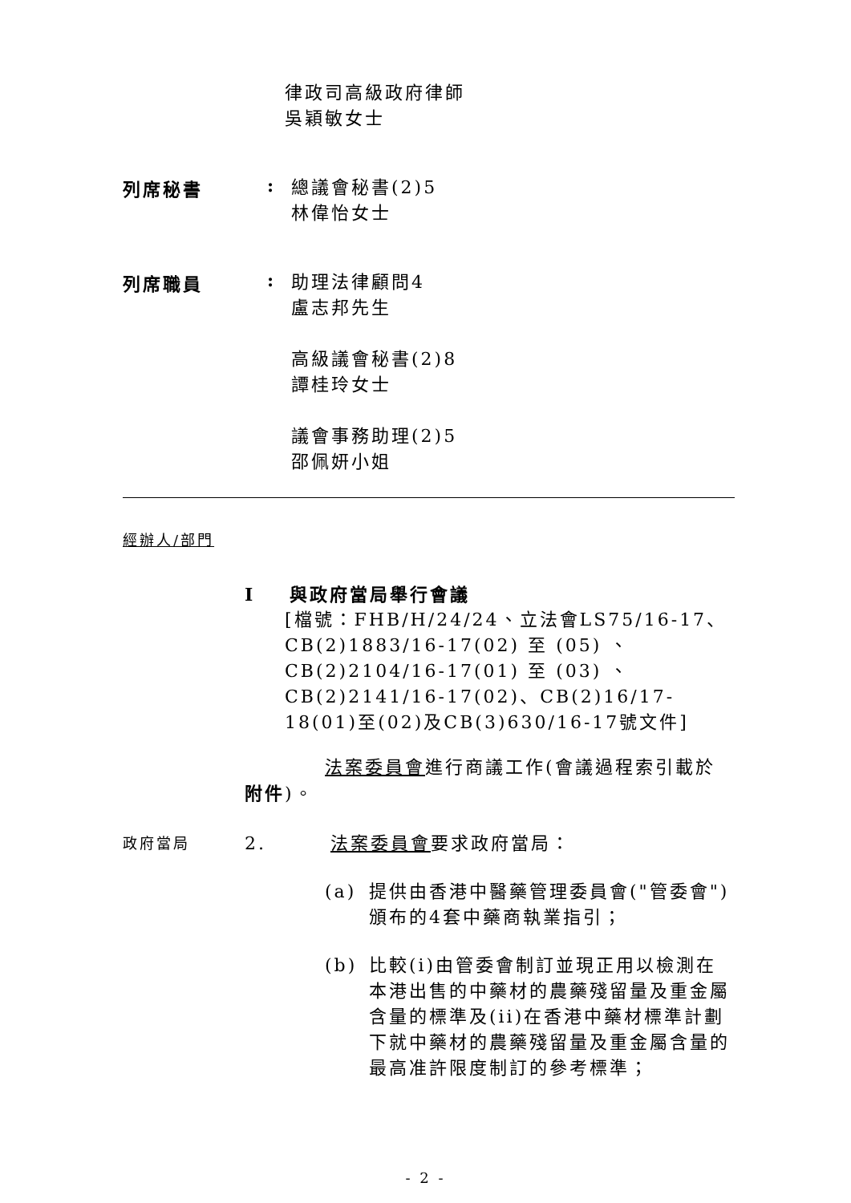律政司高級政府律師
吳穎敏女士
列席秘書 :
總議會秘書(2)5
林偉怡女士
列席職員 :
助理法律顧問4
盧志邦先生
高級議會秘書(2)8
譚桂玲女士
議會事務助理(2)5
邵佩妍小姐
經辦人/部門
I 與政府當局舉行會議
[檔號：FHB/H/24/24、立法會LS75/16-17、CB(2)1883/16-17(02) 至 (05) 、CB(2)2104/16-17(01) 至 (03) 、CB(2)2141/16-17(02)、CB(2)16/17-18(01)至(02)及CB(3)630/16-17號文件]
法案委員會進行商議工作(會議過程索引載於附件)。
政府當局
2. 法案委員會要求政府當局：
(a) 提供由香港中醫藥管理委員會("管委會")頒布的4套中藥商執業指引；
(b) 比較(i)由管委會制訂並現正用以檢測在本港出售的中藥材的農藥殘留量及重金屬含量的標準及(ii)在香港中藥材標準計劃下就中藥材的農藥殘留量及重金屬含量的最高准許限度制訂的參考標準；
- 2 -